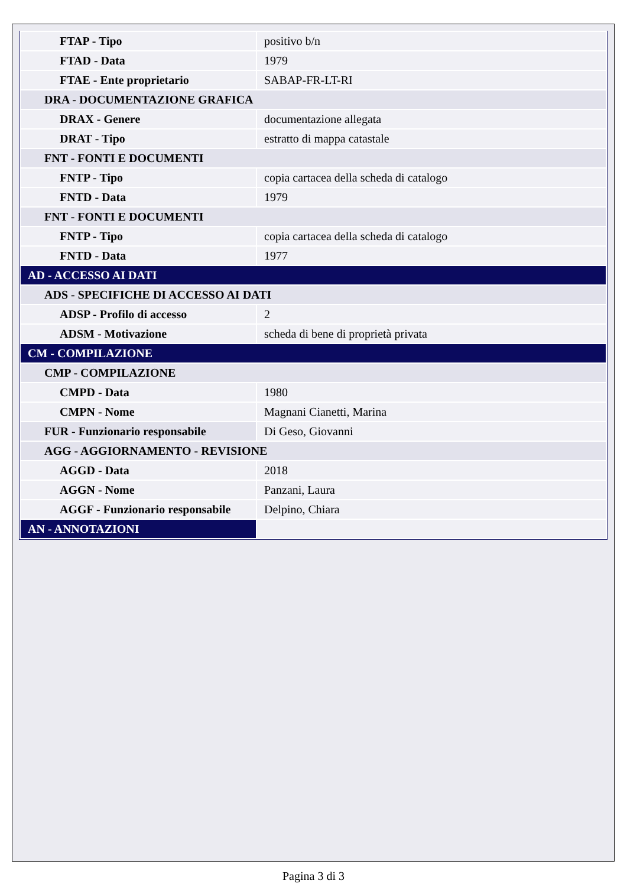| FTAP - Tipo | positivo b/n |
| FTAD - Data | 1979 |
| FTAE - Ente proprietario | SABAP-FR-LT-RI |
| DRA - DOCUMENTAZIONE GRAFICA | |
| DRAX - Genere | documentazione allegata |
| DRAT - Tipo | estratto di mappa catastale |
| FNT - FONTI E DOCUMENTI | |
| FNTP - Tipo | copia cartacea della scheda di catalogo |
| FNTD - Data | 1979 |
| FNT - FONTI E DOCUMENTI | |
| FNTP - Tipo | copia cartacea della scheda di catalogo |
| FNTD - Data | 1977 |
| AD - ACCESSO AI DATI | |
| ADS - SPECIFICHE DI ACCESSO AI DATI | |
| ADSP - Profilo di accesso | 2 |
| ADSM - Motivazione | scheda di bene di proprietà privata |
| CM - COMPILAZIONE | |
| CMP - COMPILAZIONE | |
| CMPD - Data | 1980 |
| CMPN - Nome | Magnani Cianetti, Marina |
| FUR - Funzionario responsabile | Di Geso, Giovanni |
| AGG - AGGIORNAMENTO - REVISIONE | |
| AGGD - Data | 2018 |
| AGGN - Nome | Panzani, Laura |
| AGGF - Funzionario responsabile | Delpino, Chiara |
| AN - ANNOTAZIONI | |
Pagina 3 di 3